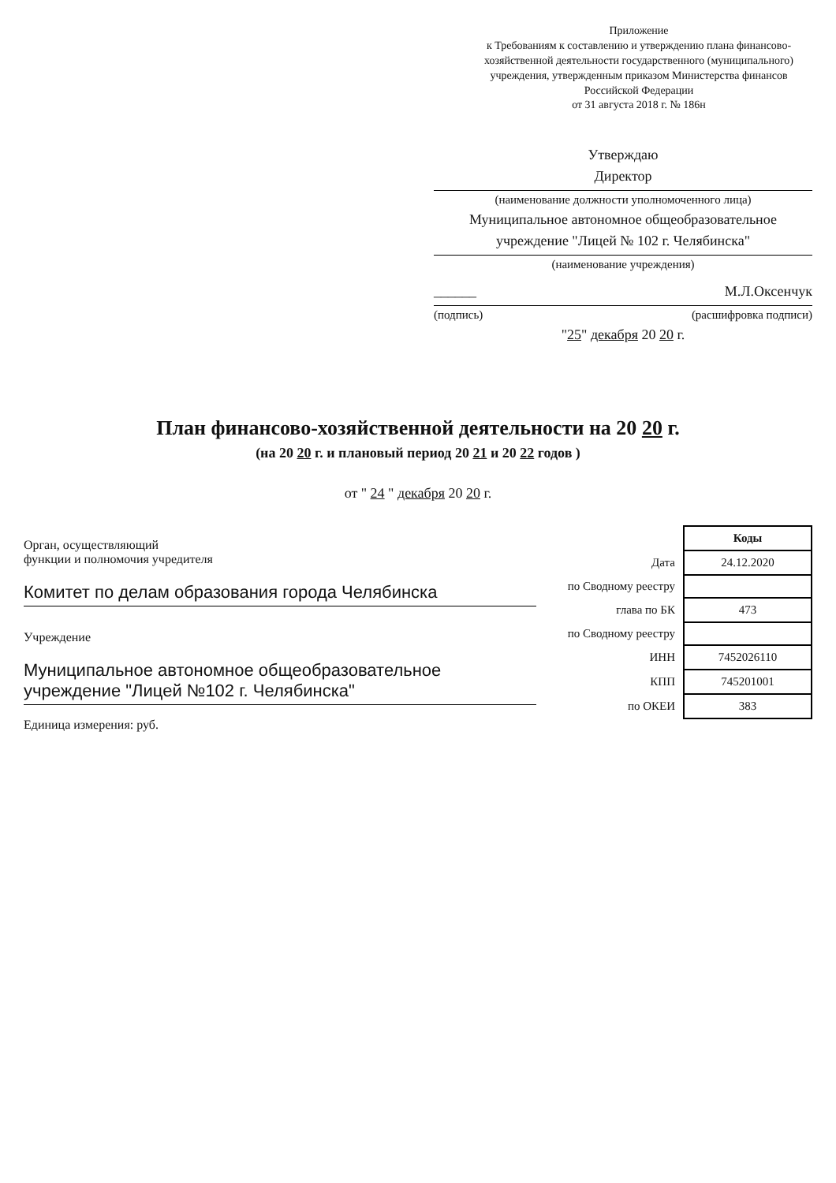Приложение
к Требованиям к составлению и утверждению плана финансово-хозяйственной деятельности государственного (муниципального) учреждения, утвержденным приказом Министерства финансов Российской Федерации
от 31 августа 2018 г. № 186н
Утверждаю
Директор
(наименование должности уполномоченного лица)
Муниципальное автономное общеобразовательное учреждение "Лицей № 102 г. Челябинска"
(наименование учреждения)
______ М.Л.Оксенчук
(подпись) (расшифровка подписи)
"25" декабря 20 20 г.
План финансово-хозяйственной деятельности на 20 20 г.
(на 20 20 г. и плановый период 20 21 и 20 22 годов )
от " 24 " декабря 20 20 г.
Орган, осуществляющий
функции и полномочия учредителя
Комитет по делам образования города Челябинска
Учреждение
Муниципальное автономное общеобразовательное учреждение "Лицей №102 г. Челябинска"
Единица измерения: руб.
| | Коды |
| --- | --- |
| Дата | 24.12.2020 |
| по Сводному реестру | |
| глава по БК | 473 |
| по Сводному реестру | |
| ИНН | 7452026110 |
| КПП | 745201001 |
| по ОКЕИ | 383 |